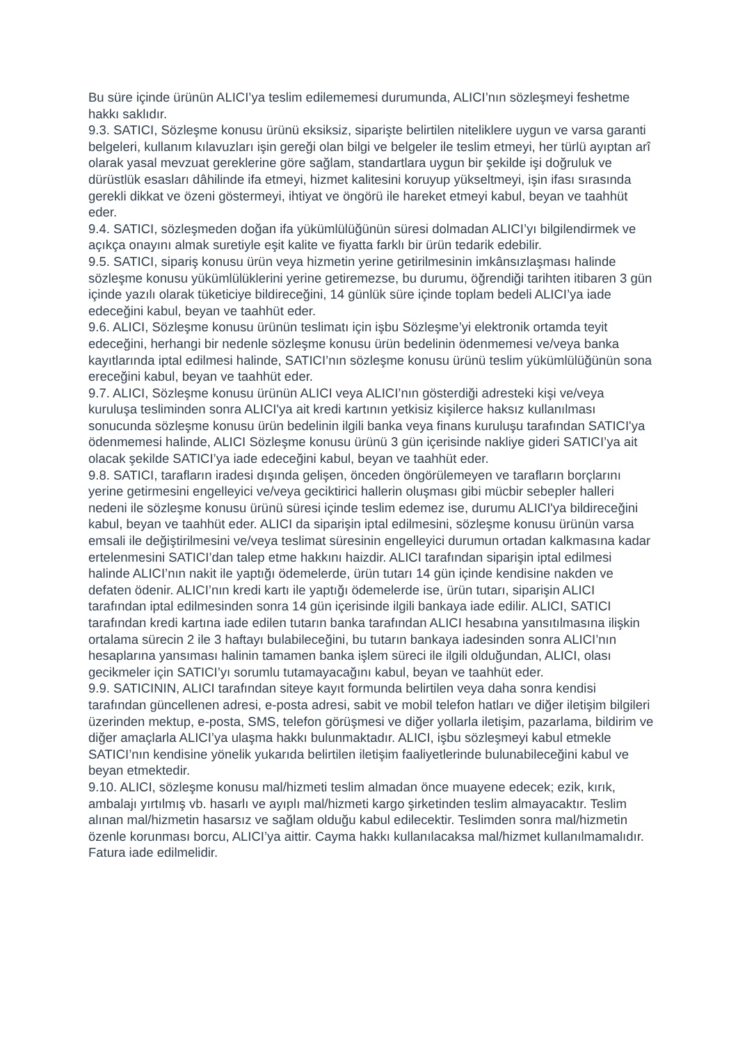Bu süre içinde ürünün ALICI’ya teslim edilememesi durumunda, ALICI’nın sözleşmeyi feshetme hakkı saklıdır.
9.3. SATICI, Sözleşme konusu ürünü eksiksiz, siparişte belirtilen niteliklere uygun ve varsa garanti belgeleri, kullanım kılavuzları işin gereği olan bilgi ve belgeler ile teslim etmeyi, her türlü ayıptan arî olarak yasal mevzuat gereklerine göre sağlam, standartlara uygun bir şekilde işi doğruluk ve dürüstlük esasları dâhilinde ifa etmeyi, hizmet kalitesini koruyup yükseltmeyi, işin ifası sırasında gerekli dikkat ve özeni göstermeyi, ihtiyat ve öngörü ile hareket etmeyi kabul, beyan ve taahhüt eder.
9.4. SATICI, sözleşmeden doğan ifa yükümlülüğünün süresi dolmadan ALICI’yı bilgilendirmek ve açıkça onayını almak suretiyle eşit kalite ve fiyatta farklı bir ürün tedarik edebilir.
9.5. SATICI, sipariş konusu ürün veya hizmetin yerine getirilmesinin imkânsızlaşması halinde sözleşme konusu yükümlülüklerini yerine getiremezse, bu durumu, öğrendiği tarihten itibaren 3 gün içinde yazılı olarak tüketiciye bildireceğini, 14 günlük süre içinde toplam bedeli ALICI’ya iade edeceğini kabul, beyan ve taahhüt eder.
9.6. ALICI, Sözleşme konusu ürünün teslimatı için işbu Sözleşme’yi elektronik ortamda teyit edeceğini, herhangi bir nedenle sözleşme konusu ürün bedelinin ödenmemesi ve/veya banka kayıtlarında iptal edilmesi halinde, SATICI’nın sözleşme konusu ürünü teslim yükümlülüğünün sona ereceğini kabul, beyan ve taahhüt eder.
9.7. ALICI, Sözleşme konusu ürünün ALICI veya ALICI’nın gösterdiği adresteki kişi ve/veya kuruluşa tesliminden sonra ALICI'ya ait kredi kartının yetkisiz kişilerce haksız kullanılması sonucunda sözleşme konusu ürün bedelinin ilgili banka veya finans kuruluşu tarafından SATICI'ya ödenmemesi halinde, ALICI Sözleşme konusu ürünü 3 gün içerisinde nakliye gideri SATICI’ya ait olacak şekilde SATICI’ya iade edeceğini kabul, beyan ve taahhüt eder.
9.8. SATICI, tarafların iradesi dışında gelişen, önceden öngörülemeyen ve tarafların borçlarını yerine getirmesini engelleyici ve/veya geciktirici hallerin oluşması gibi mücbir sebepler halleri nedeni ile sözleşme konusu ürünü süresi içinde teslim edemez ise, durumu ALICI'ya bildireceğini kabul, beyan ve taahhüt eder. ALICI da siparişin iptal edilmesini, sözleşme konusu ürünün varsa emsali ile değiştirilmesini ve/veya teslimat süresinin engelleyici durumun ortadan kalkmasına kadar ertelenmesini SATICI’dan talep etme hakkını haizdir. ALICI tarafından siparişin iptal edilmesi halinde ALICI’nın nakit ile yaptığı ödemelerde, ürün tutarı 14 gün içinde kendisine nakden ve defaten ödenir. ALICI’nın kredi kartı ile yaptığı ödemelerde ise, ürün tutarı, siparişin ALICI tarafından iptal edilmesinden sonra 14 gün içerisinde ilgili bankaya iade edilir. ALICI, SATICI tarafından kredi kartına iade edilen tutarın banka tarafından ALICI hesabına yansıtılmasına ilişkin ortalama sürecin 2 ile 3 haftayı bulabileceğini, bu tutarın bankaya iadesinden sonra ALICI’nın hesaplarına yansıması halinin tamamen banka işlem süreci ile ilgili olduğundan, ALICI, olası gecikmeler için SATICI’yı sorumlu tutamayacağını kabul, beyan ve taahhüt eder.
9.9. SATICININ, ALICI tarafından siteye kayıt formunda belirtilen veya daha sonra kendisi tarafından güncellenen adresi, e-posta adresi, sabit ve mobil telefon hatları ve diğer iletişim bilgileri üzerinden mektup, e-posta, SMS, telefon görüşmesi ve diğer yollarla iletişim, pazarlama, bildirim ve diğer amaçlarla ALICI’ya ulaşma hakkı bulunmaktadır. ALICI, işbu sözleşmeyi kabul etmekle SATICI’nın kendisine yönelik yukarıda belirtilen iletişim faaliyetlerinde bulunabileceğini kabul ve beyan etmektedir.
9.10. ALICI, sözleşme konusu mal/hizmeti teslim almadan önce muayene edecek; ezik, kırık, ambalajı yırtılmış vb. hasarlı ve ayıplı mal/hizmeti kargo şirketinden teslim almayacaktır. Teslim alınan mal/hizmetin hasarsız ve sağlam olduğu kabul edilecektir. Teslimden sonra mal/hizmetin özenle korunması borcu, ALICI’ya aittir. Cayma hakkı kullanılacaksa mal/hizmet kullanılmamalıdır. Fatura iade edilmelidir.